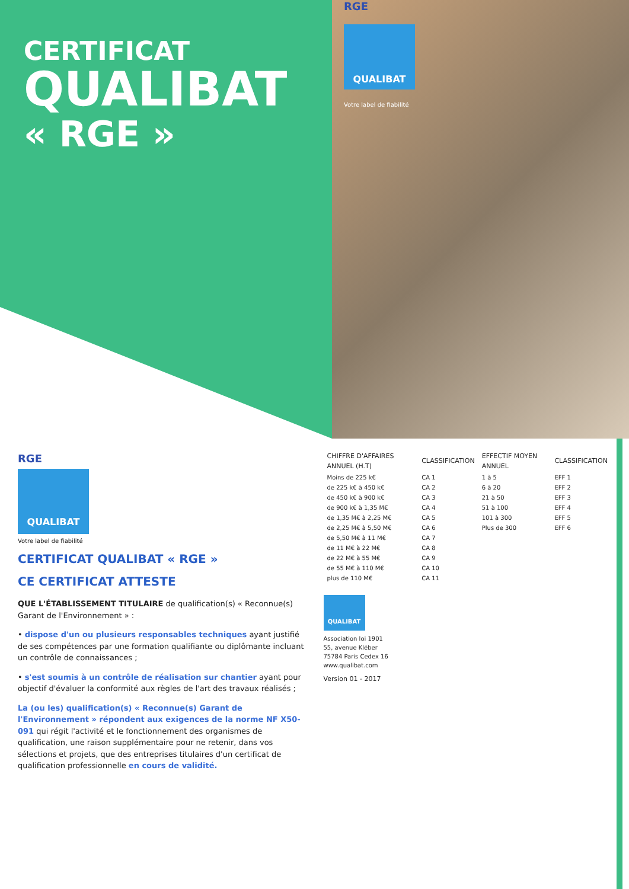CERTIFICAT
QUALIBAT
« RGE »
RGE
QUALIBAT
Votre label de fiabilité
RGE
QUALIBAT
Votre label de fiabilité
CERTIFICAT QUALIBAT « RGE »
CE CERTIFICAT ATTESTE
QUE L'ÉTABLISSEMENT TITULAIRE de qualification(s) « Reconnue(s) Garant de l'Environnement » :
• dispose d'un ou plusieurs responsables techniques ayant justifié de ses compétences par une formation qualifiante ou diplômante incluant un contrôle de connaissances ;
• s'est soumis à un contrôle de réalisation sur chantier ayant pour objectif d'évaluer la conformité aux règles de l'art des travaux réalisés ;
La (ou les) qualification(s) « Reconnue(s) Garant de l'Environnement » répondent aux exigences de la norme NF X50-091 qui régit l'activité et le fonctionnement des organismes de qualification, une raison supplémentaire pour ne retenir, dans vos sélections et projets, que des entreprises titulaires d'un certificat de qualification professionnelle en cours de validité.
| CHIFFRE D'AFFAIRES ANNUEL (H.T) | CLASSIFICATION | EFFECTIF MOYEN ANNUEL | CLASSIFICATION |
| --- | --- | --- | --- |
| Moins de 225 k€ | CA 1 | 1 à 5 | EFF 1 |
| de 225 k€ à 450 k€ | CA 2 | 6 à 20 | EFF 2 |
| de 450 k€ à 900 k€ | CA 3 | 21 à 50 | EFF 3 |
| de 900 k€ à 1,35 M€ | CA 4 | 51 à 100 | EFF 4 |
| de 1,35 M€ à 2,25 M€ | CA 5 | 101 à 300 | EFF 5 |
| de 2,25 M€ à 5,50 M€ | CA 6 | Plus de 300 | EFF 6 |
| de 5,50 M€ à 11 M€ | CA 7 | | |
| de 11 M€ à 22 M€ | CA 8 | | |
| de 22 M€ à 55 M€ | CA 9 | | |
| de 55 M€ à 110 M€ | CA 10 | | |
| plus de 110 M€ | CA 11 | | |
QUALIBAT
Association loi 1901
55, avenue Kléber
75784 Paris Cedex 16
www.qualibat.com
Version 01 - 2017